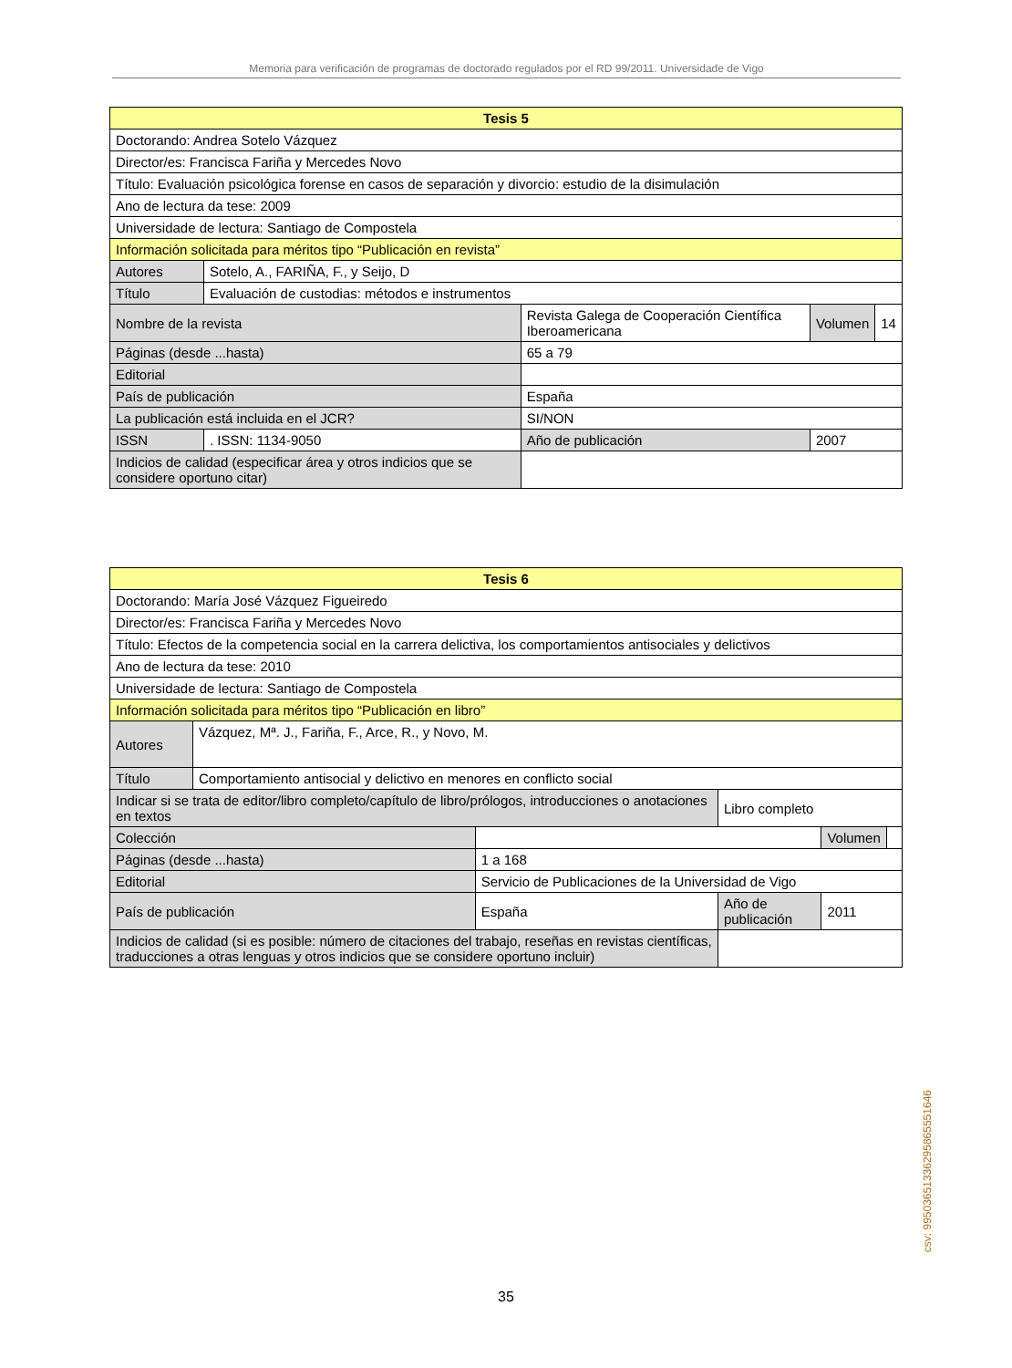Memoria para verificación de programas de doctorado regulados por el RD 99/2011. Universidade de Vigo
| Tesis 5 | | | | | | |
| Doctorando: Andrea Sotelo Vázquez | | | | | | |
| Director/es: Francisca Fariña y Mercedes Novo | | | | | | |
| Título: Evaluación psicológica forense en casos de separación y divorcio: estudio de la disimulación | | | | | | |
| Ano de lectura da tese: 2009 | | | | | | |
| Universidade de lectura: Santiago de Compostela | | | | | | |
| Información solicitada para méritos tipo “Publicación en revista” | | | | | | |
| Autores | Sotelo, A., FARIÑA, F., y Seijo, D | | | | | |
| Título | Evaluación de custodias: métodos e instrumentos | | | | | |
| Nombre de la revista | | Revista Galega de Cooperación Científica Iberoamericana | | | Volumen | 14 |
| Páginas (desde ...hasta) | | 65 a 79 | | | | |
| Editorial | | | | | | |
| País de publicación | | España | | | | |
| La publicación está incluida en el JCR? | | | SI/NON | | | |
| ISSN | . ISSN: 1134-9050 | | | Año de publicación | 2007 | |
| Indicios de calidad (especificar área y otros indicios que se considere oportuno citar) | | | | | | |
| Tesis 6 | | | | | |
| Doctorando: María José Vázquez Figueiredo | | | | | |
| Director/es: Francisca Fariña y Mercedes Novo | | | | | |
| Título: Efectos de la competencia social en la carrera delictiva, los comportamientos antisociales y delictivos | | | | | |
| Ano de lectura da tese: 2010 | | | | | |
| Universidade de lectura: Santiago de Compostela | | | | | |
| Información solicitada para méritos tipo “Publicación en libro” | | | | | |
| Autores | Vázquez, Mª. J., Fariña, F., Arce, R., y Novo, M. | | | | |
| Título | Comportamiento antisocial y delictivo en menores en conflicto social | | | | |
| Indicar si se trata de editor/libro completo/capítulo de libro/prólogos, introducciones o anotaciones en textos | | | Libro completo | | |
| Colección | | | | Volumen | |
| Páginas (desde ...hasta) | | 1 a 168 | | | |
| Editorial | | Servicio de Publicaciones de la Universidad de Vigo | | | |
| País de publicación | | España | Año de publicación | 2011 | |
| Indicios de calidad (si es posible: número de citaciones del trabajo, reseñas en revistas científicas, traducciones a otras lenguas y otros indicios que se considere oportuno incluir) | | | | | |
csv: 99503651336295865551646
35